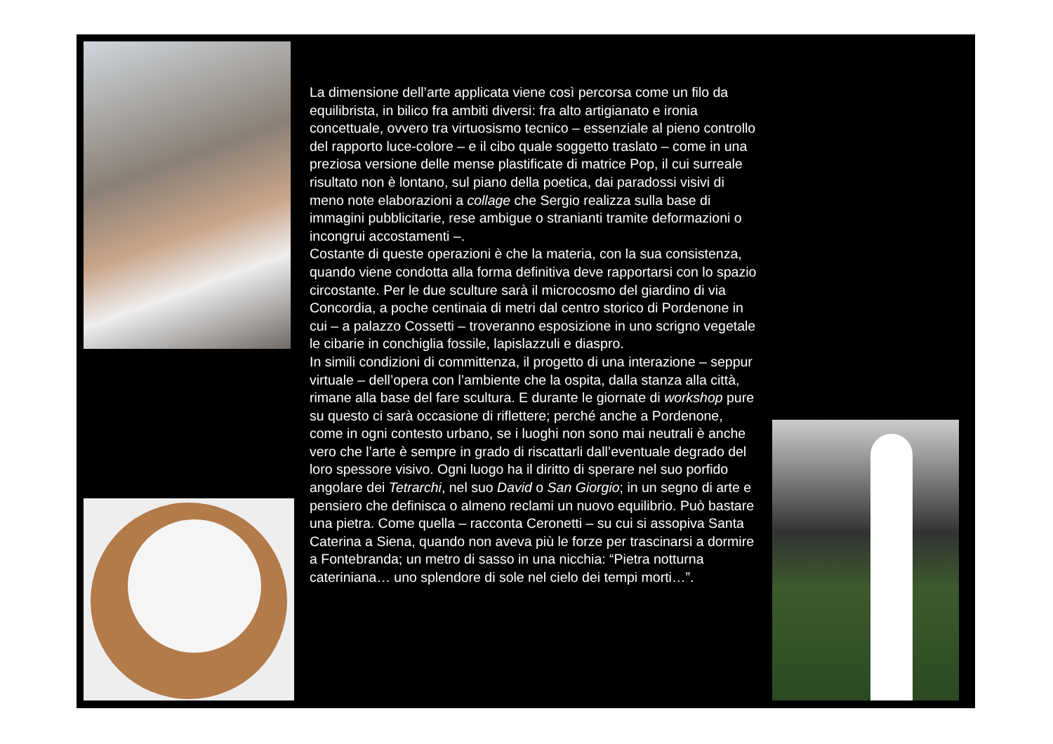La dimensione dell’arte applicata viene così percorsa come un filo da equilibrista, in bilico fra ambiti diversi: fra alto artigianato e ironia concettuale, ovvero tra virtuosismo tecnico – essenziale al pieno controllo del rapporto luce-colore – e il cibo quale soggetto traslato – come in una preziosa versione delle mense plastificate di matrice Pop, il cui surreale risultato non è lontano, sul piano della poetica, dai paradossi visivi di meno note elaborazioni a collage che Sergio realizza sulla base di immagini pubblicitarie, rese ambigue o stranianti tramite deformazioni o incongrui accostamenti –.
Costante di queste operazioni è che la materia, con la sua consistenza, quando viene condotta alla forma definitiva deve rapportarsi con lo spazio circostante. Per le due sculture sarà il microcosmo del giardino di via Concordia, a poche centinaia di metri dal centro storico di Pordenone in cui – a palazzo Cossetti – troveranno esposizione in uno scrigno vegetale le cibarie in conchiglia fossile, lapislazzuli e diaspro.
In simili condizioni di committenza, il progetto di una interazione – seppur virtuale – dell’opera con l’ambiente che la ospita, dalla stanza alla città, rimane alla base del fare scultura. E durante le giornate di workshop pure su questo ci sarà occasione di riflettere; perché anche a Pordenone, come in ogni contesto urbano, se i luoghi non sono mai neutrali è anche vero che l’arte è sempre in grado di riscattarli dall’eventuale degrado del loro spessore visivo. Ogni luogo ha il diritto di sperare nel suo porfido angolare dei Tetrarchi, nel suo David o San Giorgio; in un segno di arte e pensiero che definisca o almeno reclami un nuovo equilibrio. Può bastare una pietra. Come quella – racconta Ceronetti – su cui si assopiva Santa Caterina a Siena, quando non aveva più le forze per trascinarsi a dormire a Fontebranda; un metro di sasso in una nicchia: “Pietra notturna cateriniana… uno splendore di sole nel cielo dei tempi morti…”.